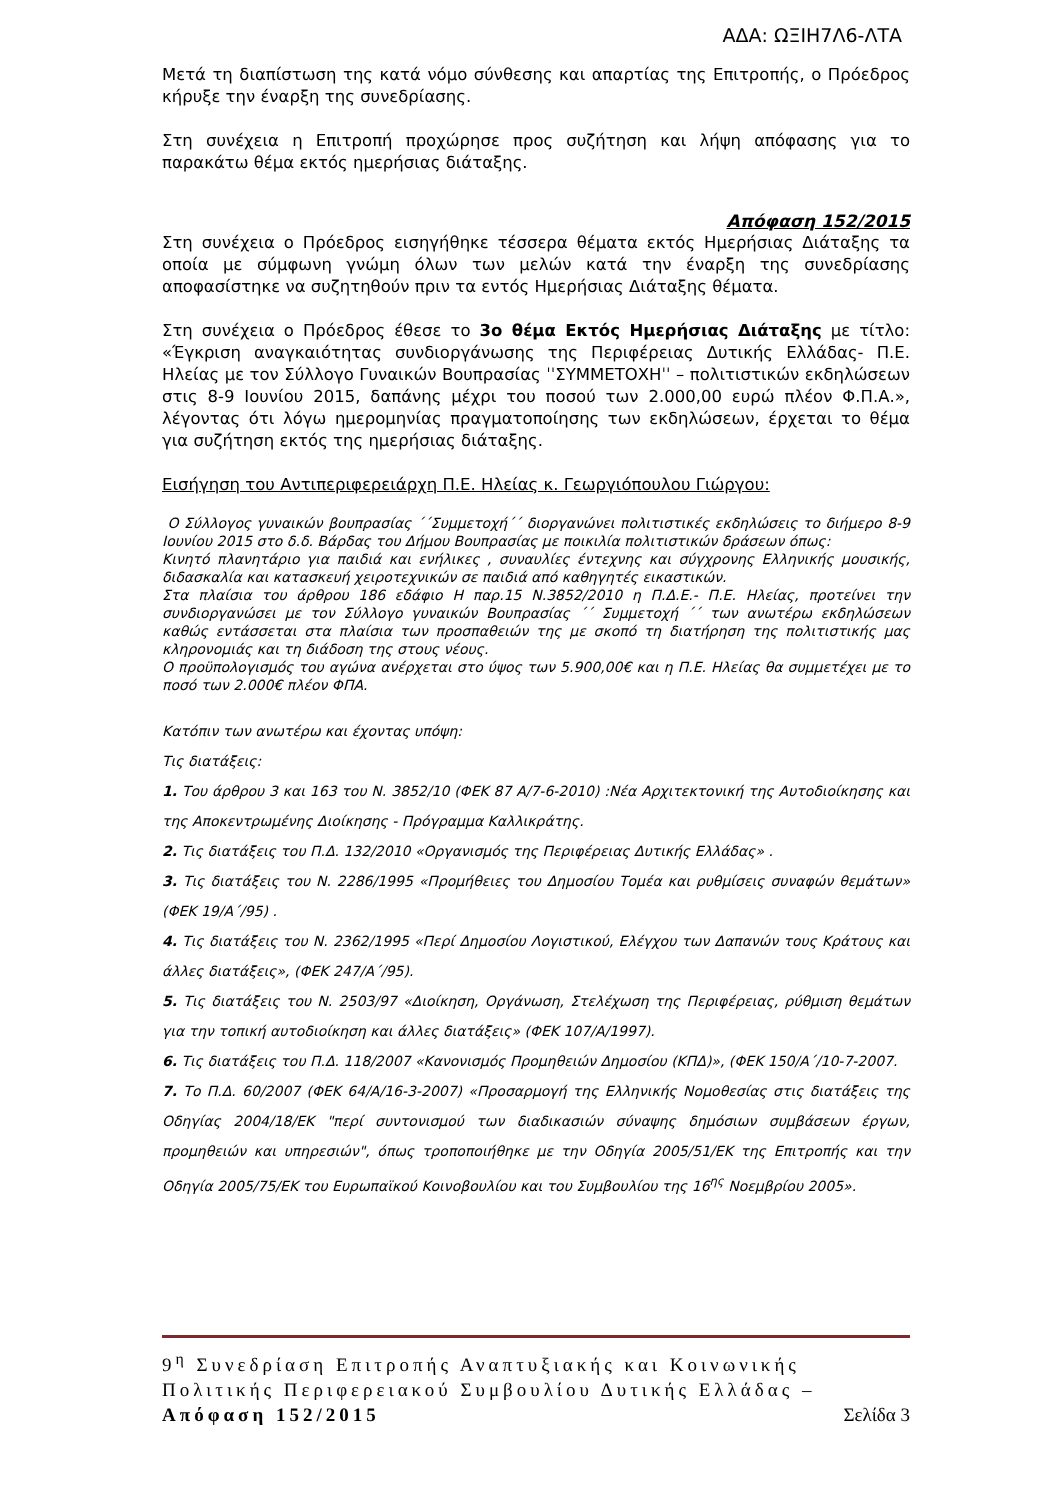ΑΔΑ: ΩΞΙΗ7Λ6-ΛΤΑ
Μετά τη διαπίστωση της κατά νόμο σύνθεσης και απαρτίας της Επιτροπής, ο Πρόεδρος κήρυξε την έναρξη της συνεδρίασης.
Στη συνέχεια η Επιτροπή προχώρησε προς συζήτηση και λήψη απόφασης για το παρακάτω θέμα εκτός ημερήσιας διάταξης.
Απόφαση 152/2015
Στη συνέχεια ο Πρόεδρος εισηγήθηκε τέσσερα θέματα εκτός Ημερήσιας Διάταξης τα οποία με σύμφωνη γνώμη όλων των μελών κατά την έναρξη της συνεδρίασης αποφασίστηκε να συζητηθούν πριν τα εντός Ημερήσιας Διάταξης θέματα.
Στη συνέχεια ο Πρόεδρος έθεσε το 3ο θέμα Εκτός Ημερήσιας Διάταξης με τίτλο: «Έγκριση αναγκαιότητας συνδιοργάνωσης της Περιφέρειας Δυτικής Ελλάδας- Π.Ε. Ηλείας με τον Σύλλογο Γυναικών Βουπρασίας ˈˈΣΥΜΜΕΤΟΧΗˈˈ – πολιτιστικών εκδηλώσεων στις 8-9 Ιουνίου 2015, δαπάνης μέχρι του ποσού των 2.000,00 ευρώ πλέον Φ.Π.Α.», λέγοντας ότι λόγω ημερομηνίας πραγματοποίησης των εκδηλώσεων, έρχεται το θέμα για συζήτηση εκτός της ημερήσιας διάταξης.
Εισήγηση του Αντιπεριφερειάρχη Π.Ε. Ηλείας κ. Γεωργιόπουλου Γιώργου:
Ο Σύλλογος γυναικών βουπρασίας ΄΄Συμμετοχή΄΄ διοργανώνει πολιτιστικές εκδηλώσεις το διήμερο 8-9 Ιουνίου 2015 στο δ.δ. Βάρδας του Δήμου Βουπρασίας με ποικιλία πολιτιστικών δράσεων όπως:
Κινητό πλανητάριο για παιδιά και ενήλικες , συναυλίες έντεχνης και σύγχρονης Ελληνικής μουσικής, διδασκαλία και κατασκευή χειροτεχνικών σε παιδιά από καθηγητές εικαστικών.
Στα πλαίσια του άρθρου 186 εδάφιο Η παρ.15 Ν.3852/2010 η Π.Δ.Ε.- Π.Ε. Ηλείας, προτείνει την συνδιοργανώσει με τον Σύλλογο γυναικών Βουπρασίας ΄΄ Συμμετοχή ΄΄ των ανωτέρω εκδηλώσεων καθώς εντάσσεται στα πλαίσια των προσπαθειών της με σκοπό τη διατήρηση της πολιτιστικής μας κληρονομιάς και τη διάδοση της στους νέους.
Ο προϋπολογισμός του αγώνα ανέρχεται στο ύψος των 5.900,00€ και η Π.Ε. Ηλείας θα συμμετέχει με το ποσό των 2.000€ πλέον ΦΠΑ.
Κατόπιν των ανωτέρω και έχοντας υπόψη:
Τις διατάξεις:
1. Του άρθρου 3 και 163 του Ν. 3852/10 (ΦΕΚ 87 Α/7-6-2010) :Νέα Αρχιτεκτονική της Αυτοδιοίκησης και της Αποκεντρωμένης Διοίκησης - Πρόγραμμα Καλλικράτης.
2. Τις διατάξεις του Π.Δ. 132/2010 «Οργανισμός της Περιφέρειας Δυτικής Ελλάδας» .
3. Τις διατάξεις του Ν. 2286/1995 «Προμήθειες του Δημοσίου Τομέα και ρυθμίσεις συναφών θεμάτων» (ΦΕΚ 19/Α΄/95) .
4. Τις διατάξεις του Ν. 2362/1995 «Περί Δημοσίου Λογιστικού, Ελέγχου των Δαπανών τους Κράτους και άλλες διατάξεις», (ΦΕΚ 247/Α΄/95).
5. Τις διατάξεις του Ν. 2503/97 «Διοίκηση, Οργάνωση, Στελέχωση της Περιφέρειας, ρύθμιση θεμάτων για την τοπική αυτοδιοίκηση και άλλες διατάξεις» (ΦΕΚ 107/Α/1997).
6. Τις διατάξεις του Π.Δ. 118/2007 «Κανονισμός Προμηθειών Δημοσίου (ΚΠΔ)», (ΦΕΚ 150/Α΄/10-7-2007.
7. Το Π.Δ. 60/2007 (ΦΕΚ 64/Α/16-3-2007) «Προσαρμογή της Ελληνικής Νομοθεσίας στις διατάξεις της Οδηγίας 2004/18/ΕΚ "περί συντονισμού των διαδικασιών σύναψης δημόσιων συμβάσεων έργων, προμηθειών και υπηρεσιών", όπως τροποποιήθηκε με την Οδηγία 2005/51/ΕΚ της Επιτροπής και την Οδηγία 2005/75/ΕΚ του Ευρωπαϊκού Κοινοβουλίου και του Συμβουλίου της 16<sup>ης</sup> Νοεμβρίου 2005».
9<sup>η</sup> Συνεδρίαση Επιτροπής Αναπτυξιακής και Κοινωνικής Πολιτικής Περιφερειακού Συμβουλίου Δυτικής Ελλάδας – Απόφαση 152/2015 Σελίδα 3